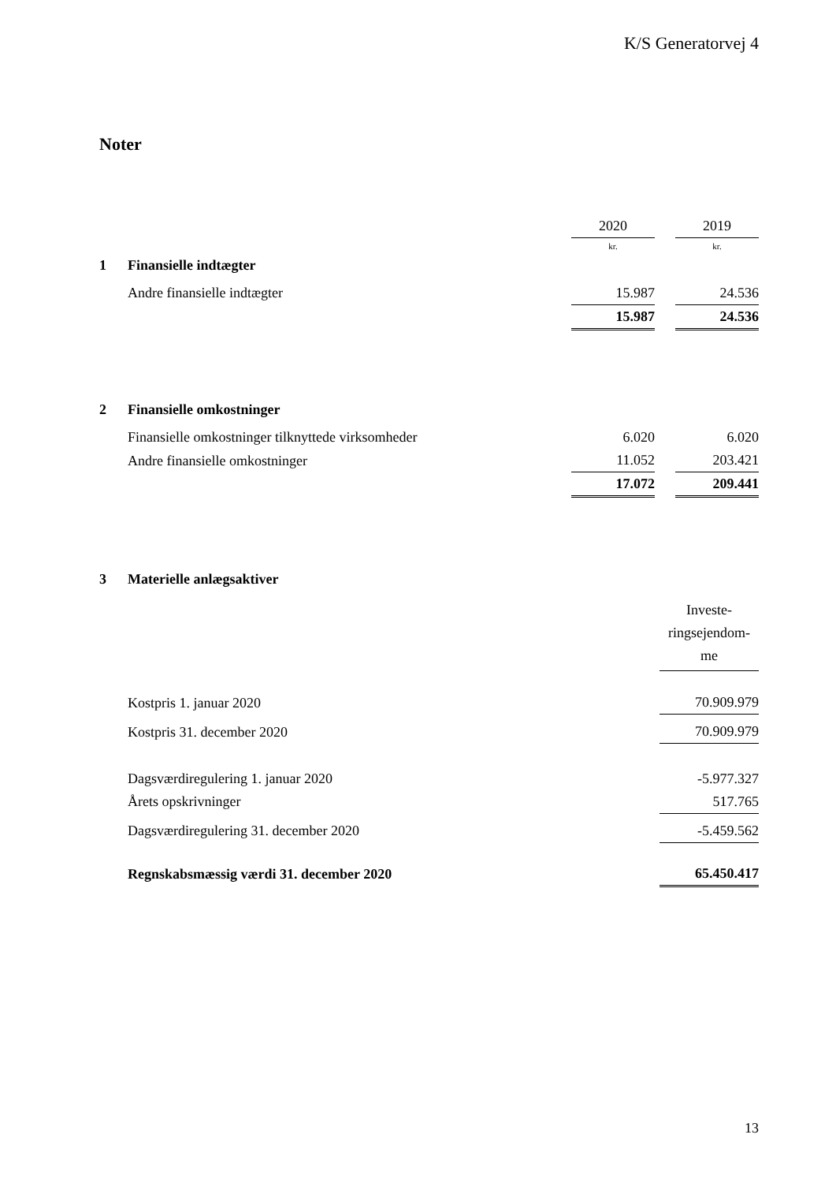K/S Generatorvej 4
Noter
| | | 2020 | | 2019 |
| | | kr. | | kr. |
| 1 | Finansielle indtægter | | | |
| | Andre finansielle indtægter | 15.987 | | 24.536 |
| | | 15.987 | | 24.536 |
| 2 | Finansielle omkostninger | | | |
| | Finansielle omkostninger tilknyttede virksomheder | 6.020 | | 6.020 |
| | Andre finansielle omkostninger | 11.052 | | 203.421 |
| | | 17.072 | | 209.441 |
| 3 | Materielle anlægsaktiver | |
| | | Investe- ringsejendom- me |
| | Kostpris 1. januar 2020 | 70.909.979 |
| | Kostpris 31. december 2020 | 70.909.979 |
| | Dagsværdiregulering 1. januar 2020 | -5.977.327 |
| | Årets opskrivninger | 517.765 |
| | Dagsværdiregulering 31. december 2020 | -5.459.562 |
| | Regnskabsmæssig værdi 31. december 2020 | 65.450.417 |
13